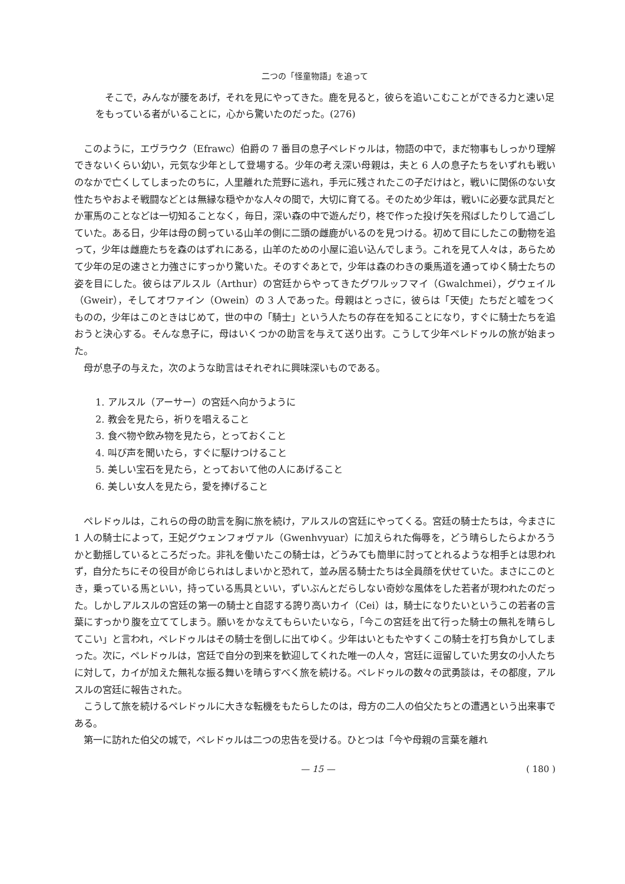二つの「怪童物語」を追って
そこで，みんなが腰をあげ，それを見にやってきた。鹿を見ると，彼らを追いこむことができる力と速い足をもっている者がいることに，心から驚いたのだった。(276)
このように，エヴラウク（Efrawc）伯爵の 7 番目の息子ペレドゥルは，物語の中で，まだ物事もしっかり理解できないくらい幼い，元気な少年として登場する。少年の考え深い母親は，夫と 6 人の息子たちをいずれも戦いのなかで亡くしてしまったのちに，人里離れた荒野に逃れ，手元に残されたこの子だけはと，戦いに関係のない女性たちやおよそ戦闘などとは無縁な穏やかな人々の間で，大切に育てる。そのため少年は，戦いに必要な武具だとか軍馬のことなどは一切知ることなく，毎日，深い森の中で遊んだり，柊で作った投げ矢を飛ばしたりして過ごしていた。ある日，少年は母の飼っている山羊の側に二頭の雌鹿がいるのを見つける。初めて目にしたこの動物を追って，少年は雌鹿たちを森のはずれにある，山羊のための小屋に追い込んでしまう。これを見て人々は，あらためて少年の足の速さと力強さにすっかり驚いた。そのすぐあとで，少年は森のわきの乗馬道を通ってゆく騎士たちの姿を目にした。彼らはアルスル（Arthur）の宮廷からやってきたグワルッフマイ（Gwalchmei），グウェイル（Gweir），そしてオワァイン（Owein）の 3 人であった。母親はとっさに，彼らは「天使」たちだと嘘をつくものの，少年はこのときはじめて，世の中の「騎士」という人たちの存在を知ることになり，すぐに騎士たちを追おうと決心する。そんな息子に，母はいくつかの助言を与えて送り出す。こうして少年ペレドゥルの旅が始まった。
母が息子の与えた，次のような助言はそれぞれに興味深いものである。
1. アルスル（アーサー）の宮廷へ向かうように
2. 教会を見たら，祈りを唱えること
3. 食べ物や飲み物を見たら，とっておくこと
4. 叫び声を聞いたら，すぐに駆けつけること
5. 美しい宝石を見たら，とっておいて他の人にあげること
6. 美しい女人を見たら，愛を捧げること
ペレドゥルは，これらの母の助言を胸に旅を続け，アルスルの宮廷にやってくる。宮廷の騎士たちは，今まさに 1 人の騎士によって，王妃グウェンフォヴァル（Gwenhvyuar）に加えられた侮辱を，どう晴らしたらよかろうかと動揺しているところだった。非礼を働いたこの騎士は，どうみても簡単に討ってとれるような相手とは思われず，自分たちにその役目が命じられはしまいかと恐れて，並み居る騎士たちは全員顔を伏せていた。まさにこのとき，乗っている馬といい，持っている馬具といい，ずいぶんとだらしない奇妙な風体をした若者が現われたのだった。しかしアルスルの宮廷の第一の騎士と自認する誇り高いカイ（Cei）は，騎士になりたいというこの若者の言葉にすっかり腹を立ててしまう。願いをかなえてもらいたいなら，「今この宮廷を出て行った騎士の無礼を晴らしてこい」と言われ，ペレドゥルはその騎士を倒しに出てゆく。少年はいともたやすくこの騎士を打ち負かしてしまった。次に，ペレドゥルは，宮廷で自分の到来を歓迎してくれた唯一の人々，宮廷に逗留していた男女の小人たちに対して，カイが加えた無礼な振る舞いを晴らすべく旅を続ける。ペレドゥルの数々の武勇談は，その都度，アルスルの宮廷に報告された。
こうして旅を続けるペレドゥルに大きな転機をもたらしたのは，母方の二人の伯父たちとの遭遇という出来事である。
第一に訪れた伯父の城で，ペレドゥルは二つの忠告を受ける。ひとつは「今や母親の言葉を離れ
— 15 — ( 180 )